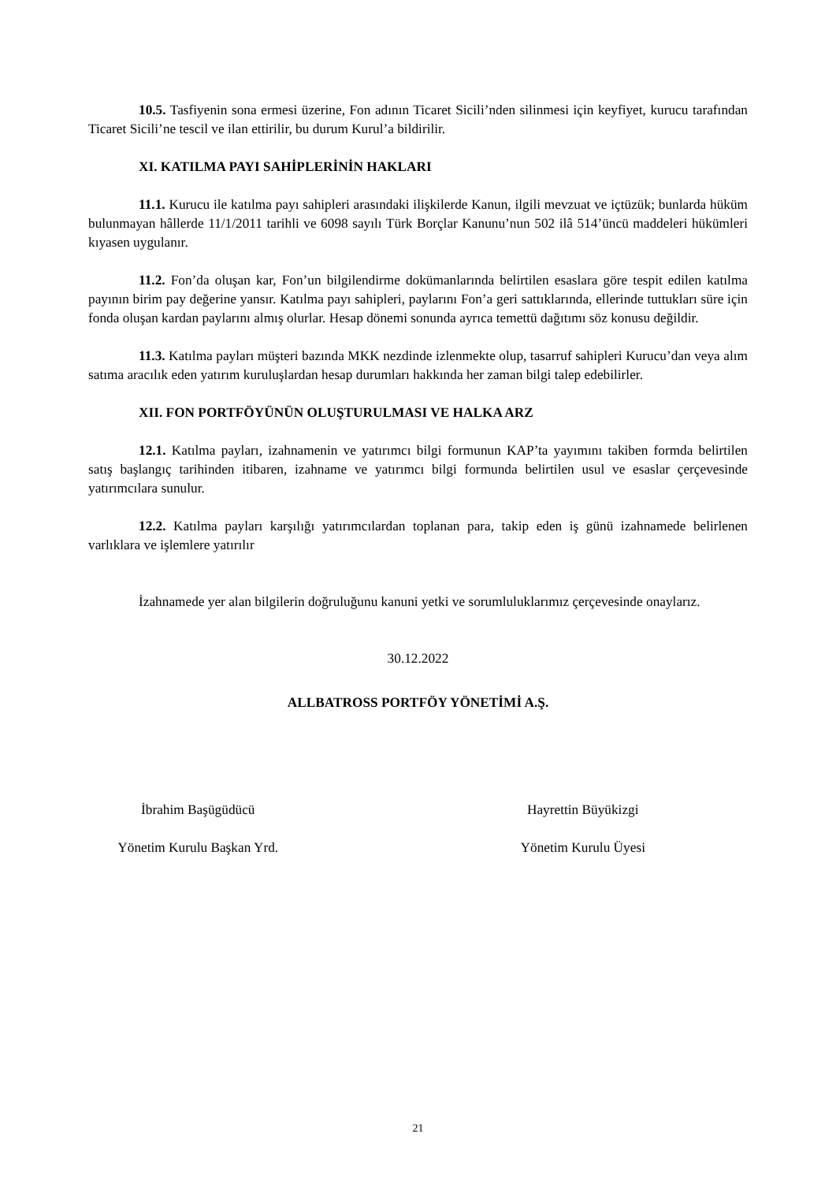10.5. Tasfiyenin sona ermesi üzerine, Fon adının Ticaret Sicili’nden silinmesi için keyfiyet, kurucu tarafından Ticaret Sicili’ne tescil ve ilan ettirilir, bu durum Kurul’a bildirilir.
XI. KATILMA PAYI SAHİPLERİNİN HAKLARI
11.1. Kurucu ile katılma payı sahipleri arasındaki ilişkilerde Kanun, ilgili mevzuat ve içtüzük; bunlarda hüküm bulunmayan hâllerde 11/1/2011 tarihli ve 6098 sayılı Türk Borçlar Kanunu’nun 502 ilâ 514’üncü maddeleri hükümleri kıyasen uygulanır.
11.2. Fon’da oluşan kar, Fon’un bilgilendirme dokümanlarında belirtilen esaslara göre tespit edilen katılma payının birim pay değerine yansır. Katılma payı sahipleri, paylarını Fon’a geri sattıklarında, ellerinde tuttukları süre için fonda oluşan kardan paylarını almış olurlar. Hesap dönemi sonunda ayrıca temettü dağıtımı söz konusu değildir.
11.3. Katılma payları müşteri bazında MKK nezdinde izlenmekte olup, tasarruf sahipleri Kurucu’dan veya alım satıma aracılık eden yatırım kuruluşlardan hesap durumları hakkında her zaman bilgi talep edebilirler.
XII. FON PORTFÖYÜNÜN OLUŞTURULMASI VE HALKA ARZ
12.1. Katılma payları, izahnamenin ve yatırımcı bilgi formunun KAP’ta yayımını takiben formda belirtilen satış başlangıç tarihinden itibaren, izahname ve yatırımcı bilgi formunda belirtilen usul ve esaslar çerçevesinde yatırımcılara sunulur.
12.2. Katılma payları karşılığı yatırımcılardan toplanan para, takip eden iş günü izahnamede belirlenen varlıklara ve işlemlere yatırılır
İzahnamede yer alan bilgilerin doğruluğunu kanuni yetki ve sorumluluklarımız çerçevesinde onaylarız.
30.12.2022
ALLBATROSS PORTFÖY YÖNETİMİ A.Ş.
İbrahim Başügüdücü
Yönetim Kurulu Başkan Yrd.
Hayrettin Büyükizgi
Yönetim Kurulu Üyesi
21